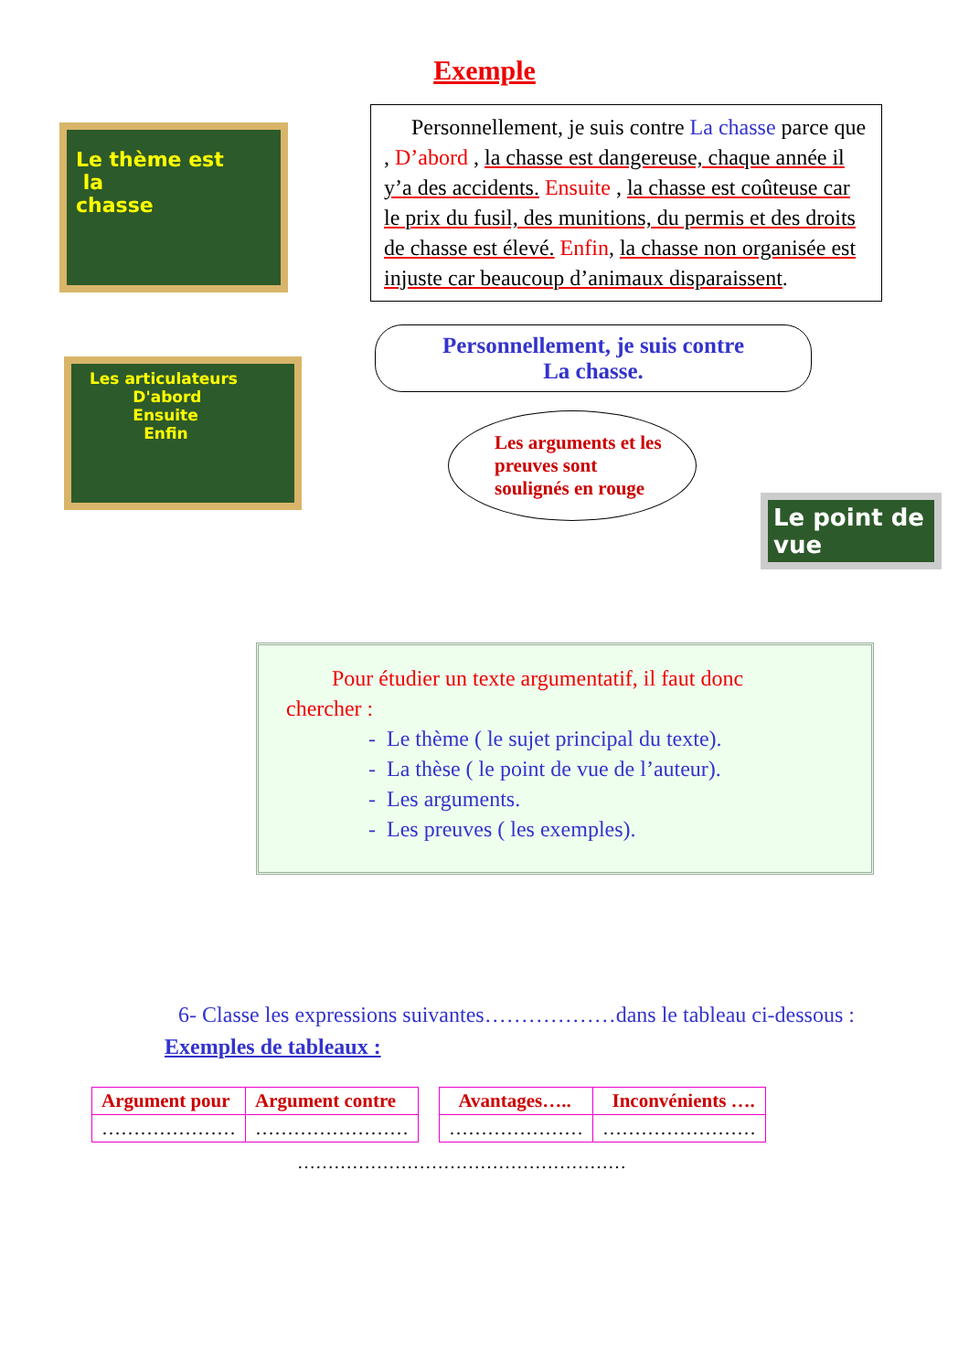Exemple
Le thème est
la
chasse
Personnellement, je suis contre La chasse parce que , D’abord , la chasse est dangereuse, chaque année il y’a des accidents. Ensuite , la chasse est coûteuse car le prix du fusil, des munitions, du permis et des droits de chasse est élevé. Enfin, la chasse non organisée est injuste car beaucoup d’animaux disparaissent.
Les articulateurs
D'abord
Ensuite
Enfin
Personnellement, je suis contre
La chasse.
Les arguments et les preuves sont soulignés en rouge
Le point de vue
Pour étudier un texte argumentatif, il faut donc
chercher :
- Le thème ( le sujet principal du texte).
- La thèse ( le point de vue de l’auteur).
- Les arguments.
- Les preuves ( les exemples).
6- Classe les expressions suivantes………………dans le tableau ci-dessous :
Exemples de tableaux :
| Argument pour | Argument contre |
| --- | --- |
| ………………… | …………………… |
| Avantages….. | Inconvénients …. |
| --- | --- |
| ………………… | …………………… |
………………………………………………